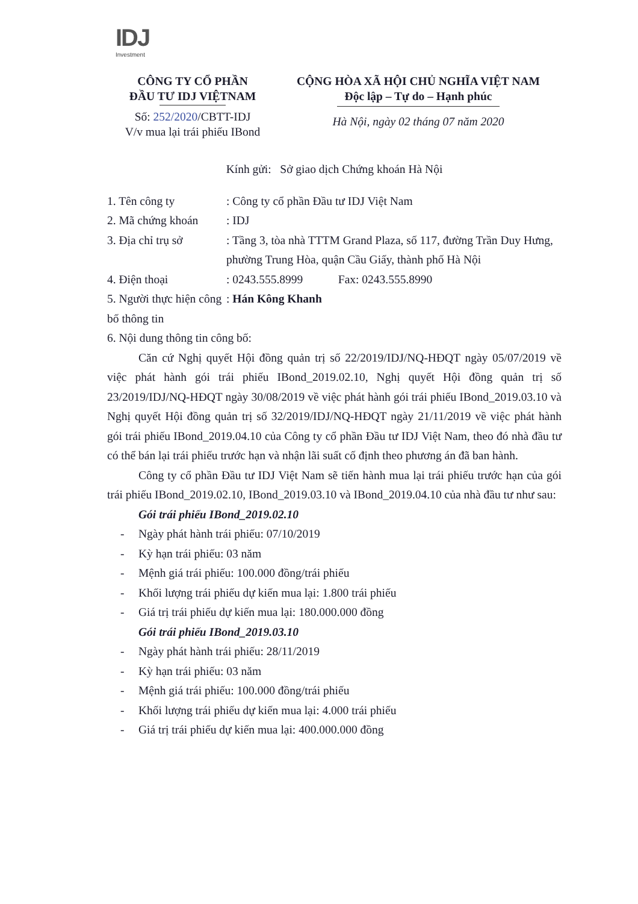IDJ
Investment
CÔNG TY CỔ PHẦN
ĐẦU TƯ IDJ VIỆTNAM
Số: 252/2020/CBTT-IDJ
V/v mua lại trái phiếu IBond
CỘNG HÒA XÃ HỘI CHỦ NGHĨA VIỆT NAM
Độc lập – Tự do – Hạnh phúc
Hà Nội, ngày 02 tháng 07 năm 2020
Kính gửi: Sở giao dịch Chứng khoán Hà Nội
1. Tên công ty : Công ty cổ phần Đầu tư IDJ Việt Nam
2. Mã chứng khoán
: IDJ
3. Địa chỉ trụ sở
: Tầng 3, tòa nhà TTTM Grand Plaza, số 117, đường Trần Duy Hưng, phường Trung Hòa, quận Cầu Giấy, thành phố Hà Nội
4. Điện thoại : 0243.555.8999 Fax: 0243.555.8990
5. Người thực hiện công bố thông tin
: Hán Kông Khanh
6. Nội dung thông tin công bố:
Căn cứ Nghị quyết Hội đồng quản trị số 22/2019/IDJ/NQ-HĐQT ngày 05/07/2019 về việc phát hành gói trái phiếu IBond_2019.02.10, Nghị quyết Hội đồng quản trị số 23/2019/IDJ/NQ-HĐQT ngày 30/08/2019 về việc phát hành gói trái phiếu IBond_2019.03.10 và Nghị quyết Hội đồng quản trị số 32/2019/IDJ/NQ-HĐQT ngày 21/11/2019 về việc phát hành gói trái phiếu IBond_2019.04.10 của Công ty cổ phần Đầu tư IDJ Việt Nam, theo đó nhà đầu tư có thể bán lại trái phiếu trước hạn và nhận lãi suất cố định theo phương án đã ban hành.
Công ty cổ phần Đầu tư IDJ Việt Nam sẽ tiến hành mua lại trái phiếu trước hạn của gói trái phiếu IBond_2019.02.10, IBond_2019.03.10 và IBond_2019.04.10 của nhà đầu tư như sau:
Gói trái phiếu IBond_2019.02.10
- Ngày phát hành trái phiếu: 07/10/2019
- Kỳ hạn trái phiếu: 03 năm
- Mệnh giá trái phiếu: 100.000 đồng/trái phiếu
- Khối lượng trái phiếu dự kiến mua lại: 1.800 trái phiếu
- Giá trị trái phiếu dự kiến mua lại: 180.000.000 đồng
Gói trái phiếu IBond_2019.03.10
- Ngày phát hành trái phiếu: 28/11/2019
- Kỳ hạn trái phiếu: 03 năm
- Mệnh giá trái phiếu: 100.000 đồng/trái phiếu
- Khối lượng trái phiếu dự kiến mua lại: 4.000 trái phiếu
- Giá trị trái phiếu dự kiến mua lại: 400.000.000 đồng